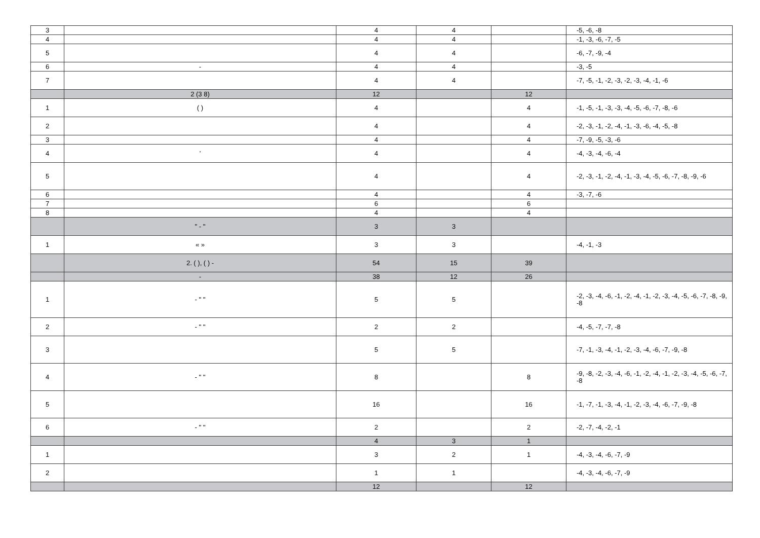| 3 | | 4 | 4 | | -5, -6, -8 |
| 4 | | 4 | 4 | | -1, -3, -6, -7, -5 |
| 5 | | 4 | 4 | | -6, -7, -9, -4 |
| 6 | - | 4 | 4 | | -3, -5 |
| 7 | | 4 | 4 | | -7, -5, -1, -2, -3, -2, -3, -4, -1, -6 |
| | 2 (3 8) | 12 | | 12 | |
| 1 | ( ) | 4 | | 4 | -1, -5, -1, -3, -3, -4, -5, -6, -7, -8, -6 |
| 2 | | 4 | | 4 | -2, -3, -1, -2, -4, -1, -3, -6, -4, -5, -8 |
| 3 | | 4 | | 4 | -7, -9, -5, -3, -6 |
| 4 | ’ | 4 | | 4 | -4, -3, -4, -6, -4 |
| 5 | | 4 | | 4 | -2, -3, -1, -2, -4, -1, -3, -4, -5, -6, -7, -8, -9, -6 |
| 6 | | 4 | | 4 | -3, -7, -6 |
| 7 | | 6 | | 6 | |
| 8 | | 4 | | 4 | |
| | " - " | 3 | 3 | | |
| 1 | « » | 3 | 3 | | -4, -1, -3 |
| | 2. ( ), ( ) - | 54 | 15 | 39 | |
| | - | 38 | 12 | 26 | |
| 1 | - " " | 5 | 5 | | -2, -3, -4, -6, -1, -2, -4, -1, -2, -3, -4, -5, -6, -7, -8, -9, -8 |
| 2 | - " " | 2 | 2 | | -4, -5, -7, -7, -8 |
| 3 | | 5 | 5 | | -7, -1, -3, -4, -1, -2, -3, -4, -6, -7, -9, -8 |
| 4 | - " " | 8 | | 8 | -9, -8, -2, -3, -4, -6, -1, -2, -4, -1, -2, -3, -4, -5, -6, -7, -8 |
| 5 | | 16 | | 16 | -1, -7, -1, -3, -4, -1, -2, -3, -4, -6, -7, -9, -8 |
| 6 | - " " | 2 | | 2 | -2, -7, -4, -2, -1 |
| | | 4 | 3 | 1 | |
| 1 | | 3 | 2 | 1 | -4, -3, -4, -6, -7, -9 |
| 2 | | 1 | 1 | | -4, -3, -4, -6, -7, -9 |
| | | 12 | | 12 | |